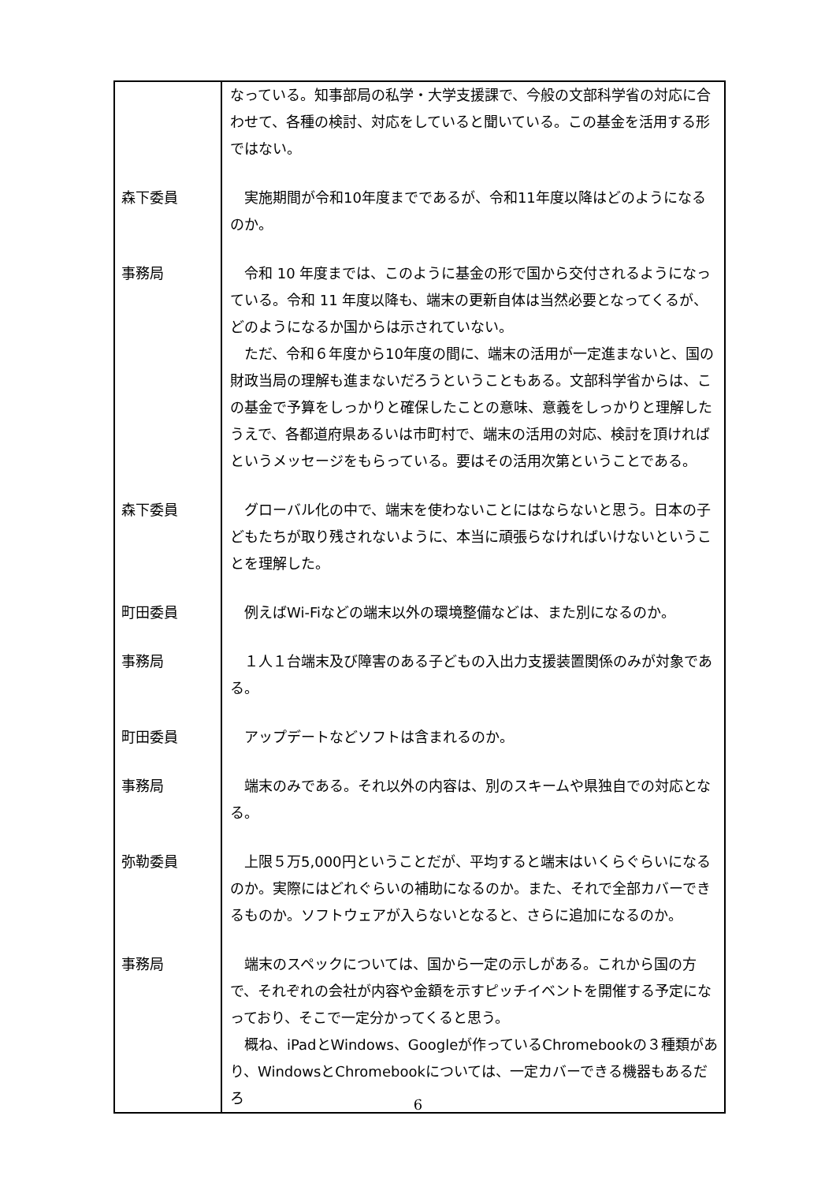| | なっている。知事部局の私学・大学支援課で、今般の文部科学省の対応に合わせて、各種の検討、対応をしていると聞いている。この基金を活用する形ではない。 |
| 森下委員 | 実施期間が令和10年度までであるが、令和11年度以降はどのようになるのか。 |
| 事務局 | 令和 10 年度までは、このように基金の形で国から交付されるようになっている。令和 11 年度以降も、端末の更新自体は当然必要となってくるが、どのようになるか国からは示されていない。 ただ、令和６年度から10年度の間に、端末の活用が一定進まないと、国の財政当局の理解も進まないだろうということもある。文部科学省からは、この基金で予算をしっかりと確保したことの意味、意義をしっかりと理解したうえで、各都道府県あるいは市町村で、端末の活用の対応、検討を頂ければというメッセージをもらっている。要はその活用次第ということである。 |
| 森下委員 | グローバル化の中で、端末を使わないことにはならないと思う。日本の子どもたちが取り残されないように、本当に頑張らなければいけないということを理解した。 |
| 町田委員 | 例えばWi-Fiなどの端末以外の環境整備などは、また別になるのか。 |
| 事務局 | １人１台端末及び障害のある子どもの入出力支援装置関係のみが対象である。 |
| 町田委員 | アップデートなどソフトは含まれるのか。 |
| 事務局 | 端末のみである。それ以外の内容は、別のスキームや県独自での対応となる。 |
| 弥勒委員 | 上限５万5,000円ということだが、平均すると端末はいくらぐらいになるのか。実際にはどれぐらいの補助になるのか。また、それで全部カバーできるものか。ソフトウェアが入らないとなると、さらに追加になるのか。 |
| 事務局 | 端末のスペックについては、国から一定の示しがある。これから国の方で、それぞれの会社が内容や金額を示すピッチイベントを開催する予定になっており、そこで一定分かってくると思う。 概ね、iPadとWindows、Googleが作っているChromebookの３種類があり、WindowsとChromebookについては、一定カバーできる機器もあるだろ |
6